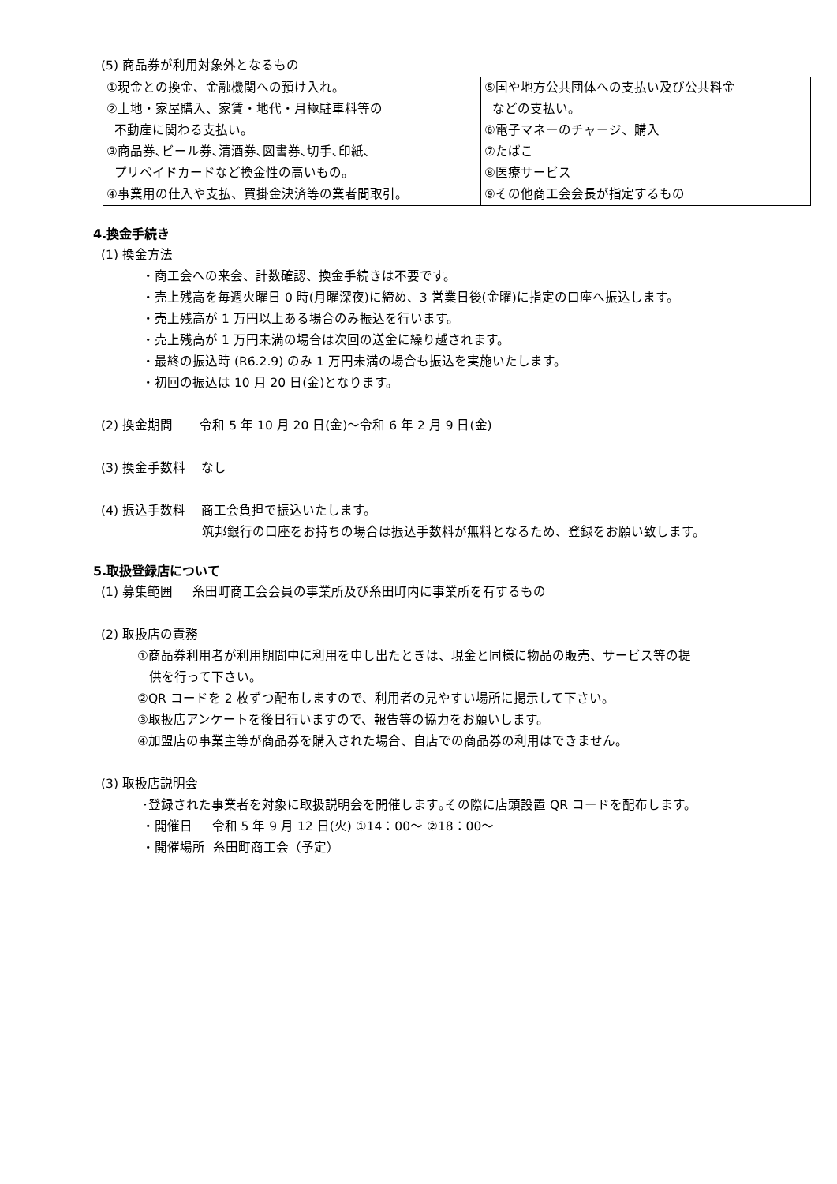(5) 商品券が利用対象外となるもの
| ①現金との換金、金融機関への預け入れ。 ②土地・家屋購入、家賃・地代・月極駐車料等の 不動産に関わる支払い。 ③商品券､ビール券､清酒券､図書券､切手､印紙､ プリペイドカードなど換金性の高いもの。 ④事業用の仕入や支払、買掛金決済等の業者間取引。 | ⑤国や地方公共団体への支払い及び公共料金 などの支払い。 ⑥電子マネーのチャージ、購入 ⑦たばこ ⑧医療サービス ⑨その他商工会会長が指定するもの |
4.換金手続き
(1) 換金方法
・商工会への来会、計数確認、換金手続きは不要です。
・売上残高を毎週火曜日 0 時(月曜深夜)に締め、3 営業日後(金曜)に指定の口座へ振込します。
・売上残高が 1 万円以上ある場合のみ振込を行います。
・売上残高が 1 万円未満の場合は次回の送金に繰り越されます。
・最終の振込時 (R6.2.9) のみ 1 万円未満の場合も振込を実施いたします。
・初回の振込は 10 月 20 日(金)となります。
(2) 換金期間 令和 5 年 10 月 20 日(金)～令和 6 年 2 月 9 日(金)
(3) 換金手数料 なし
(4) 振込手数料 商工会負担で振込いたします。
筑邦銀行の口座をお持ちの場合は振込手数料が無料となるため、登録をお願い致します。
5.取扱登録店について
(1) 募集範囲 糸田町商工会会員の事業所及び糸田町内に事業所を有するもの
(2) 取扱店の責務
①商品券利用者が利用期間中に利用を申し出たときは、現金と同様に物品の販売、サービス等の提
供を行って下さい。
②QR コードを 2 枚ずつ配布しますので、利用者の見やすい場所に掲示して下さい。
③取扱店アンケートを後日行いますので、報告等の協力をお願いします。
④加盟店の事業主等が商品券を購入された場合、自店での商品券の利用はできません。
(3) 取扱店説明会
･登録された事業者を対象に取扱説明会を開催します｡その際に店頭設置 QR コードを配布します。
・開催日 令和 5 年 9 月 12 日(火) ①14：00～ ②18：00～
・開催場所 糸田町商工会（予定）